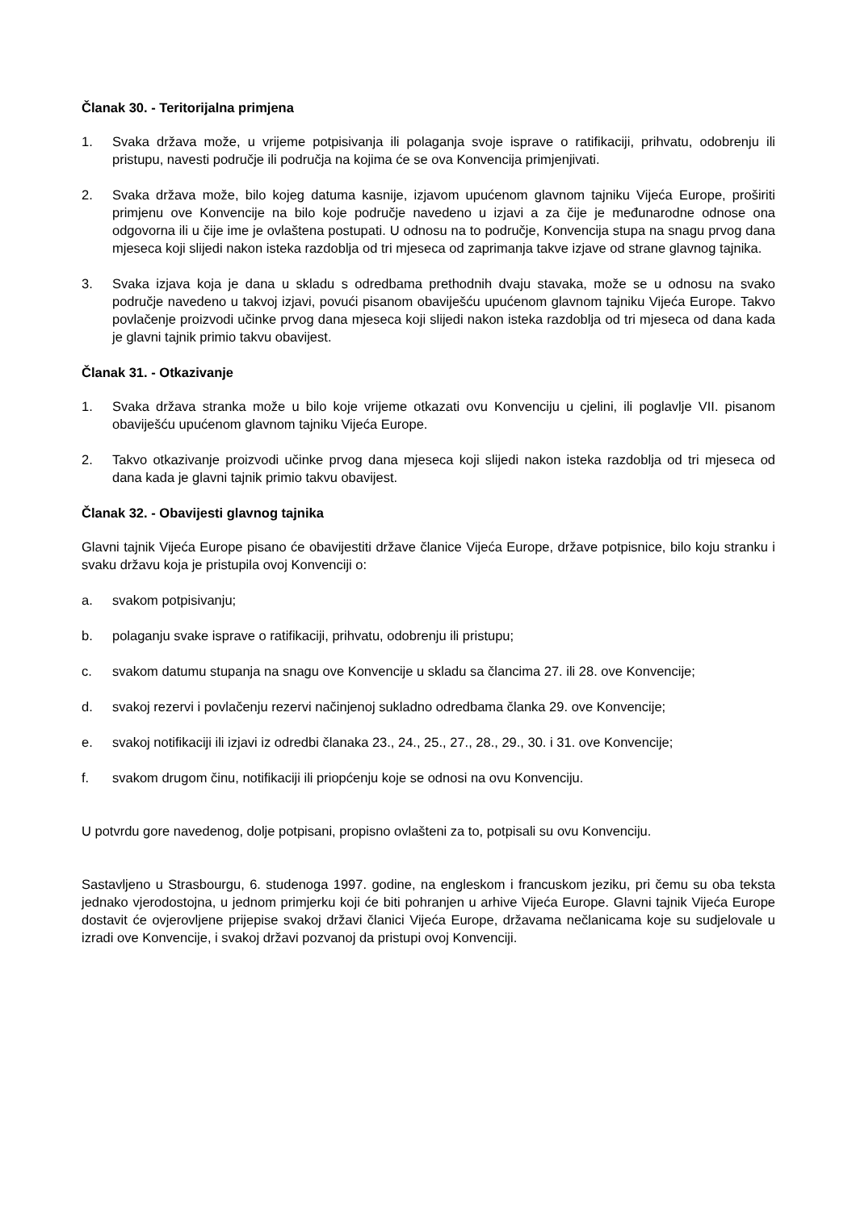Članak 30. - Teritorijalna primjena
1. Svaka država može, u vrijeme potpisivanja ili polaganja svoje isprave o ratifikaciji, prihvatu, odobrenju ili pristupu, navesti područje ili područja na kojima će se ova Konvencija primjenjivati.
2. Svaka država može, bilo kojeg datuma kasnije, izjavom upućenom glavnom tajniku Vijeća Europe, proširiti primjenu ove Konvencije na bilo koje područje navedeno u izjavi a za čije je međunarodne odnose ona odgovorna ili u čije ime je ovlaštena postupati. U odnosu na to područje, Konvencija stupa na snagu prvog dana mjeseca koji slijedi nakon isteka razdoblja od tri mjeseca od zaprimanja takve izjave od strane glavnog tajnika.
3. Svaka izjava koja je dana u skladu s odredbama prethodnih dvaju stavaka, može se u odnosu na svako područje navedeno u takvoj izjavi, povući pisanom obaviješću upućenom glavnom tajniku Vijeća Europe. Takvo povlačenje proizvodi učinke prvog dana mjeseca koji slijedi nakon isteka razdoblja od tri mjeseca od dana kada je glavni tajnik primio takvu obavijest.
Članak 31. - Otkazivanje
1. Svaka država stranka može u bilo koje vrijeme otkazati ovu Konvenciju u cjelini, ili poglavlje VII. pisanom obaviješću upućenom glavnom tajniku Vijeća Europe.
2. Takvo otkazivanje proizvodi učinke prvog dana mjeseca koji slijedi nakon isteka razdoblja od tri mjeseca od dana kada je glavni tajnik primio takvu obavijest.
Članak 32. - Obavijesti glavnog tajnika
Glavni tajnik Vijeća Europe pisano će obavijestiti države članice Vijeća Europe, države potpisnice, bilo koju stranku i svaku državu koja je pristupila ovoj Konvenciji o:
a. svakom potpisivanju;
b. polaganju svake isprave o ratifikaciji, prihvatu, odobrenju ili pristupu;
c. svakom datumu stupanja na snagu ove Konvencije u skladu sa člancima 27. ili 28. ove Konvencije;
d. svakoj rezervi i povlačenju rezervi načinjenoj sukladno odredbama članka 29. ove Konvencije;
e. svakoj notifikaciji ili izjavi iz odredbi članaka 23., 24., 25., 27., 28., 29., 30. i 31. ove Konvencije;
f. svakom drugom činu, notifikaciji ili priopćenju koje se odnosi na ovu Konvenciju.
U potvrdu gore navedenog, dolje potpisani, propisno ovlašteni za to, potpisali su ovu Konvenciju.
Sastavljeno u Strasbourgu, 6. studenoga 1997. godine, na engleskom i francuskom jeziku, pri čemu su oba teksta jednako vjerodostojna, u jednom primjerku koji će biti pohranjen u arhive Vijeća Europe. Glavni tajnik Vijeća Europe dostavit će ovjerovljene prijepise svakoj državi članici Vijeća Europe, državama nečlanicama koje su sudjelovale u izradi ove Konvencije, i svakoj državi pozvanoj da pristupi ovoj Konvenciji.